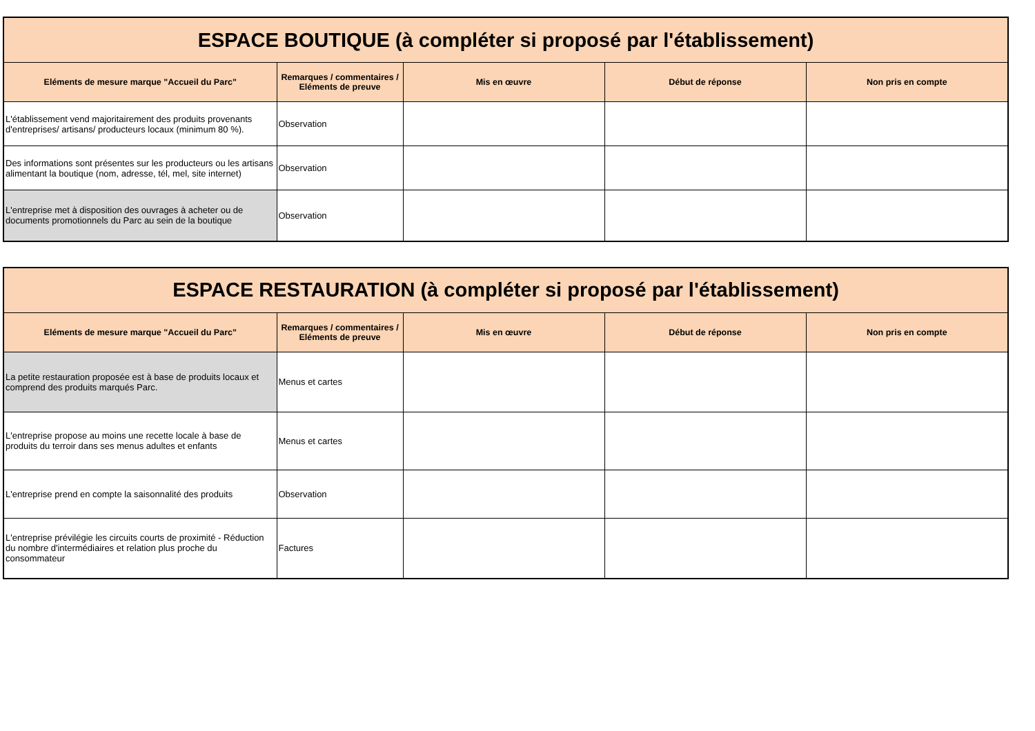| ESPACE BOUTIQUE (à compléter si proposé par l'établissement) | | | | |
| Eléments de mesure marque "Accueil du Parc" | Remarques / commentaires / Eléments de preuve | Mis en œuvre | Début de réponse | Non pris en compte |
| L'établissement vend majoritairement des produits provenants d'entreprises/ artisans/ producteurs locaux (minimum 80 %). | Observation | | | |
| Des informations sont présentes sur les producteurs ou les artisans alimentant la boutique (nom, adresse, tél, mel, site internet) | Observation | | | |
| L'entreprise met à disposition des ouvrages à acheter ou de documents promotionnels du Parc au sein de la boutique | Observation | | | |
| ESPACE RESTAURATION (à compléter si proposé par l'établissement) | | | | |
| Eléments de mesure marque "Accueil du Parc" | Remarques / commentaires / Eléments de preuve | Mis en œuvre | Début de réponse | Non pris en compte |
| La petite restauration proposée est à base de produits locaux et comprend des produits marqués Parc. | Menus et cartes | | | |
| L'entreprise propose au moins une recette locale à base de produits du terroir dans ses menus adultes et enfants | Menus et cartes | | | |
| L'entreprise prend en compte la saisonnalité des produits | Observation | | | |
| L'entreprise prévilégie les circuits courts de proximité - Réduction du nombre d'intermédiaires et relation plus proche du consommateur | Factures | | | |